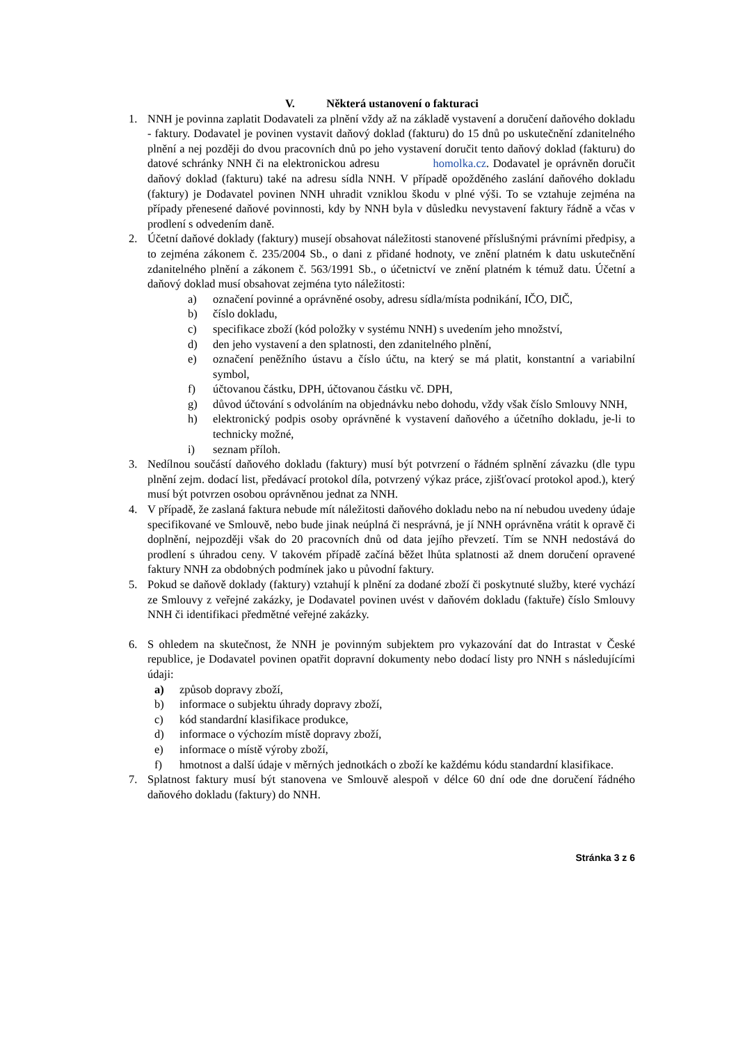V. Některá ustanovení o fakturaci
1. NNH je povinna zaplatit Dodavateli za plnění vždy až na základě vystavení a doručení daňového dokladu - faktury. Dodavatel je povinen vystavit daňový doklad (fakturu) do 15 dnů po uskutečnění zdanitelného plnění a nej později do dvou pracovních dnů po jeho vystavení doručit tento daňový doklad (fakturu) do datové schránky NNH či na elektronickou adresu homolka.cz. Dodavatel je oprávněn doručit daňový doklad (fakturu) také na adresu sídla NNH. V případě opožděného zaslání daňového dokladu (faktury) je Dodavatel povinen NNH uhradit vzniklou škodu v plné výši. To se vztahuje zejména na případy přenesené daňové povinnosti, kdy by NNH byla v důsledku nevystavení faktury řádně a včas v prodlení s odvedením daně.
2. Účetní daňové doklady (faktury) musejí obsahovat náležitosti stanovené příslušnými právními předpisy, a to zejména zákonem č. 235/2004 Sb., o dani z přidané hodnoty, ve znění platném k datu uskutečnění zdanitelného plnění a zákonem č. 563/1991 Sb., o účetnictví ve znění platném k témuž datu. Účetní a daňový doklad musí obsahovat zejména tyto náležitosti:
a) označení povinné a oprávněné osoby, adresu sídla/místa podnikání, IČO, DIČ,
b) číslo dokladu,
c) specifikace zboží (kód položky v systému NNH) s uvedením jeho množství,
d) den jeho vystavení a den splatnosti, den zdanitelného plnění,
e) označení peněžního ústavu a číslo účtu, na který se má platit, konstantní a variabilní symbol,
f) účtovanou částku, DPH, účtovanou částku vč. DPH,
g) důvod účtování s odvoláním na objednávku nebo dohodu, vždy však číslo Smlouvy NNH,
h) elektronický podpis osoby oprávněné k vystavení daňového a účetního dokladu, je-li to technicky možné,
i) seznam příloh.
3. Nedílnou součástí daňového dokladu (faktury) musí být potvrzení o řádném splnění závazku (dle typu plnění zejm. dodací list, předávací protokol díla, potvrzený výkaz práce, zjišťovací protokol apod.), který musí být potvrzen osobou oprávněnou jednat za NNH.
4. V případě, že zaslaná faktura nebude mít náležitosti daňového dokladu nebo na ní nebudou uvedeny údaje specifikované ve Smlouvě, nebo bude jinak neúplná či nesprávná, je jí NNH oprávněna vrátit k opravě či doplnění, nejpozději však do 20 pracovních dnů od data jejího převzetí. Tím se NNH nedostává do prodlení s úhradou ceny. V takovém případě začíná běžet lhůta splatnosti až dnem doručení opravené faktury NNH za obdobných podmínek jako u původní faktury.
5. Pokud se daňově doklady (faktury) vztahují k plnění za dodané zboží či poskytnuté služby, které vychází ze Smlouvy z veřejné zakázky, je Dodavatel povinen uvést v daňovém dokladu (faktuře) číslo Smlouvy NNH či identifikaci předmětné veřejné zakázky.
6. S ohledem na skutečnost, že NNH je povinným subjektem pro vykazování dat do Intrastat v České republice, je Dodavatel povinen opatřit dopravní dokumenty nebo dodací listy pro NNH s následujícími údaji:
a) způsob dopravy zboží,
b) informace o subjektu úhrady dopravy zboží,
c) kód standardní klasifikace produkce,
d) informace o výchozím místě dopravy zboží,
e) informace o místě výroby zboží,
f) hmotnost a další údaje v měrných jednotkách o zboží ke každému kódu standardní klasifikace.
7. Splatnost faktury musí být stanovena ve Smlouvě alespoň v délce 60 dní ode dne doručení řádného daňového dokladu (faktury) do NNH.
Stránka 3 z 6